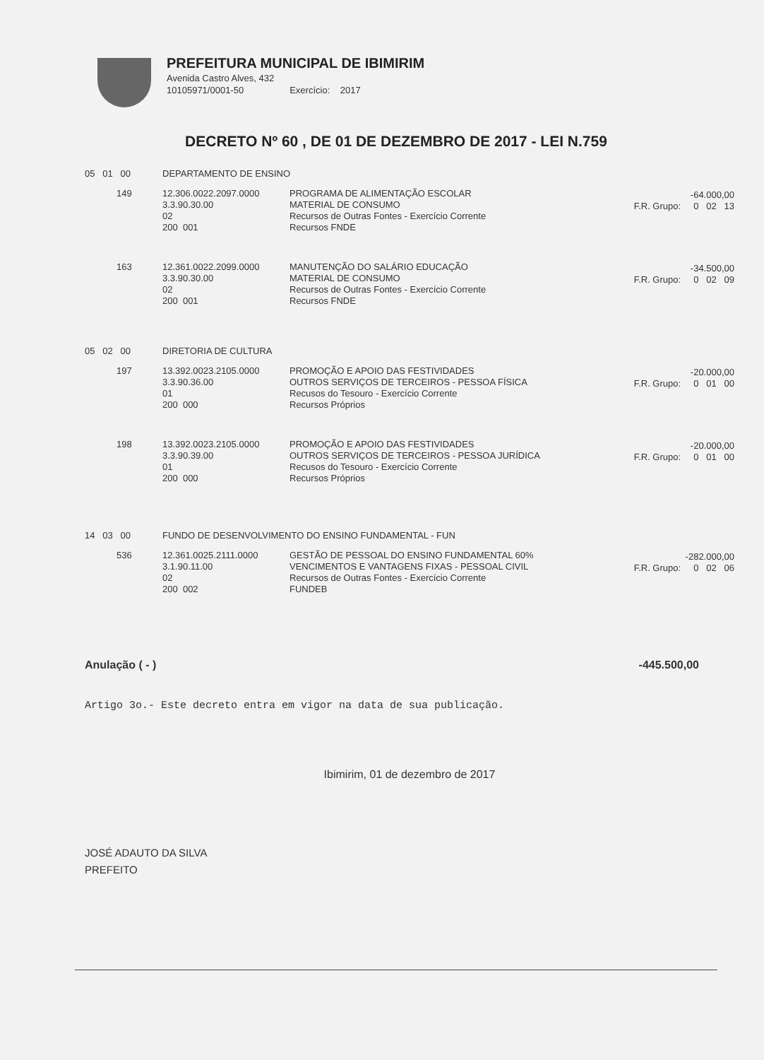PREFEITURA MUNICIPAL DE IBIMIRIM
Avenida Castro Alves, 432
10105971/0001-50 Exercício: 2017
DECRETO Nº 60 , DE 01 DE DEZEMBRO DE 2017 - LEI N.759
| 05 01 00 | DEPARTAMENTO DE ENSINO | | |
| 149 | 12.306.0022.2097.0000 3.3.90.30.00 02 200 001 | PROGRAMA DE ALIMENTAÇÃO ESCOLAR MATERIAL DE CONSUMO Recursos de Outras Fontes - Exercício Corrente Recursos FNDE | -64.000,00 F.R. Grupo: 0 02 13 |
| 163 | 12.361.0022.2099.0000 3.3.90.30.00 02 200 001 | MANUTENÇÃO DO SALÁRIO EDUCAÇÃO MATERIAL DE CONSUMO Recursos de Outras Fontes - Exercício Corrente Recursos FNDE | -34.500,00 F.R. Grupo: 0 02 09 |
| 05 02 00 | DIRETORIA DE CULTURA | | |
| 197 | 13.392.0023.2105.0000 3.3.90.36.00 01 200 000 | PROMOÇÃO E APOIO DAS FESTIVIDADES OUTROS SERVIÇOS DE TERCEIROS - PESSOA FÍSICA Recusos do Tesouro - Exercício Corrente Recursos Próprios | -20.000,00 F.R. Grupo: 0 01 00 |
| 198 | 13.392.0023.2105.0000 3.3.90.39.00 01 200 000 | PROMOÇÃO E APOIO DAS FESTIVIDADES OUTROS SERVIÇOS DE TERCEIROS - PESSOA JURÍDICA Recusos do Tesouro - Exercício Corrente Recursos Próprios | -20.000,00 F.R. Grupo: 0 01 00 |
| 14 03 00 | FUNDO DE DESENVOLVIMENTO DO ENSINO FUNDAMENTAL - FUN | | |
| 536 | 12.361.0025.2111.0000 3.1.90.11.00 02 200 002 | GESTÃO DE PESSOAL DO ENSINO FUNDAMENTAL 60% VENCIMENTOS E VANTAGENS FIXAS - PESSOAL CIVIL Recursos de Outras Fontes - Exercício Corrente FUNDEB | -282.000,00 F.R. Grupo: 0 02 06 |
Anulação ( - ) -445.500,00
Artigo 3o.- Este decreto entra em vigor na data de sua publicação.
Ibimirim, 01 de dezembro de 2017
JOSÉ ADAUTO DA SILVA
PREFEITO